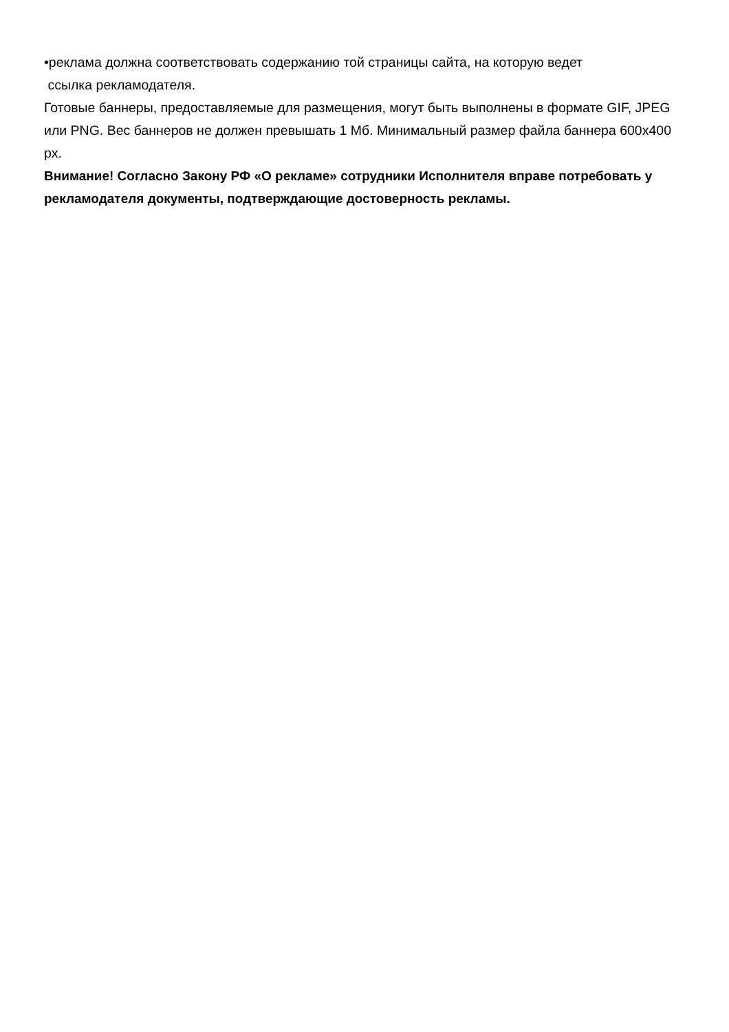•реклама должна соответствовать содержанию той страницы сайта, на которую ведет
ссылка рекламодателя.
Готовые баннеры, предоставляемые для размещения, могут быть выполнены в формате GIF, JPEG или PNG. Вес баннеров не должен превышать 1 Мб. Минимальный размер файла баннера 600х400 px.
Внимание! Согласно Закону РФ «О рекламе» сотрудники Исполнителя вправе потребовать у рекламодателя документы, подтверждающие достоверность рекламы.